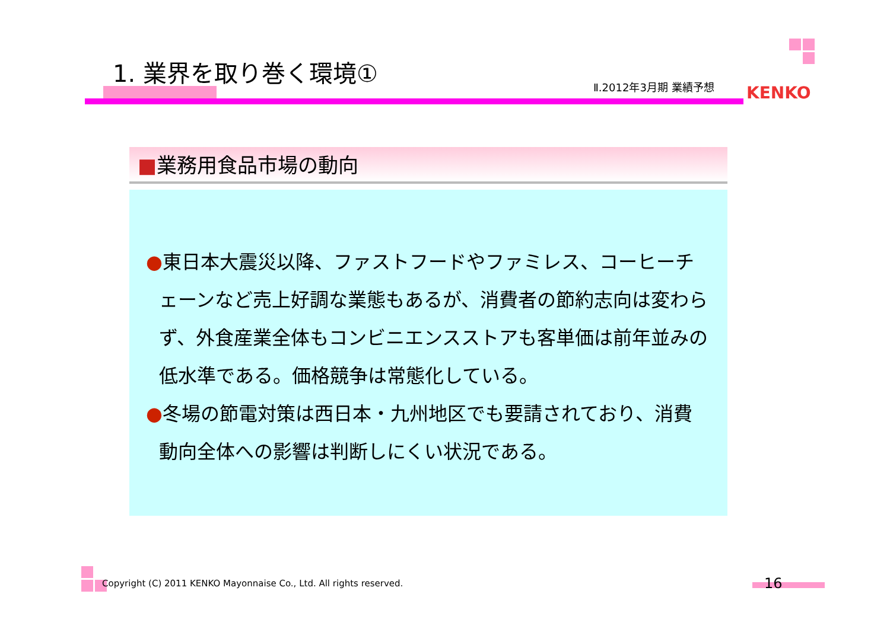1. 業界を取り巻く環境①
Ⅱ.2012年3月期 業績予想 KENKO
■業務用食品市場の動向
●東日本大震災以降、ファストフードやファミレス、コーヒーチェーンなど売上好調な業態もあるが、消費者の節約志向は変わらず、外食産業全体もコンビニエンスストアも客単価は前年並みの低水準である。価格競争は常態化している。
●冬場の節電対策は西日本・九州地区でも要請されており、消費動向全体への影響は判断しにくい状況である。
Copyright (C) 2011 KENKO Mayonnaise Co., Ltd. All rights reserved.
16